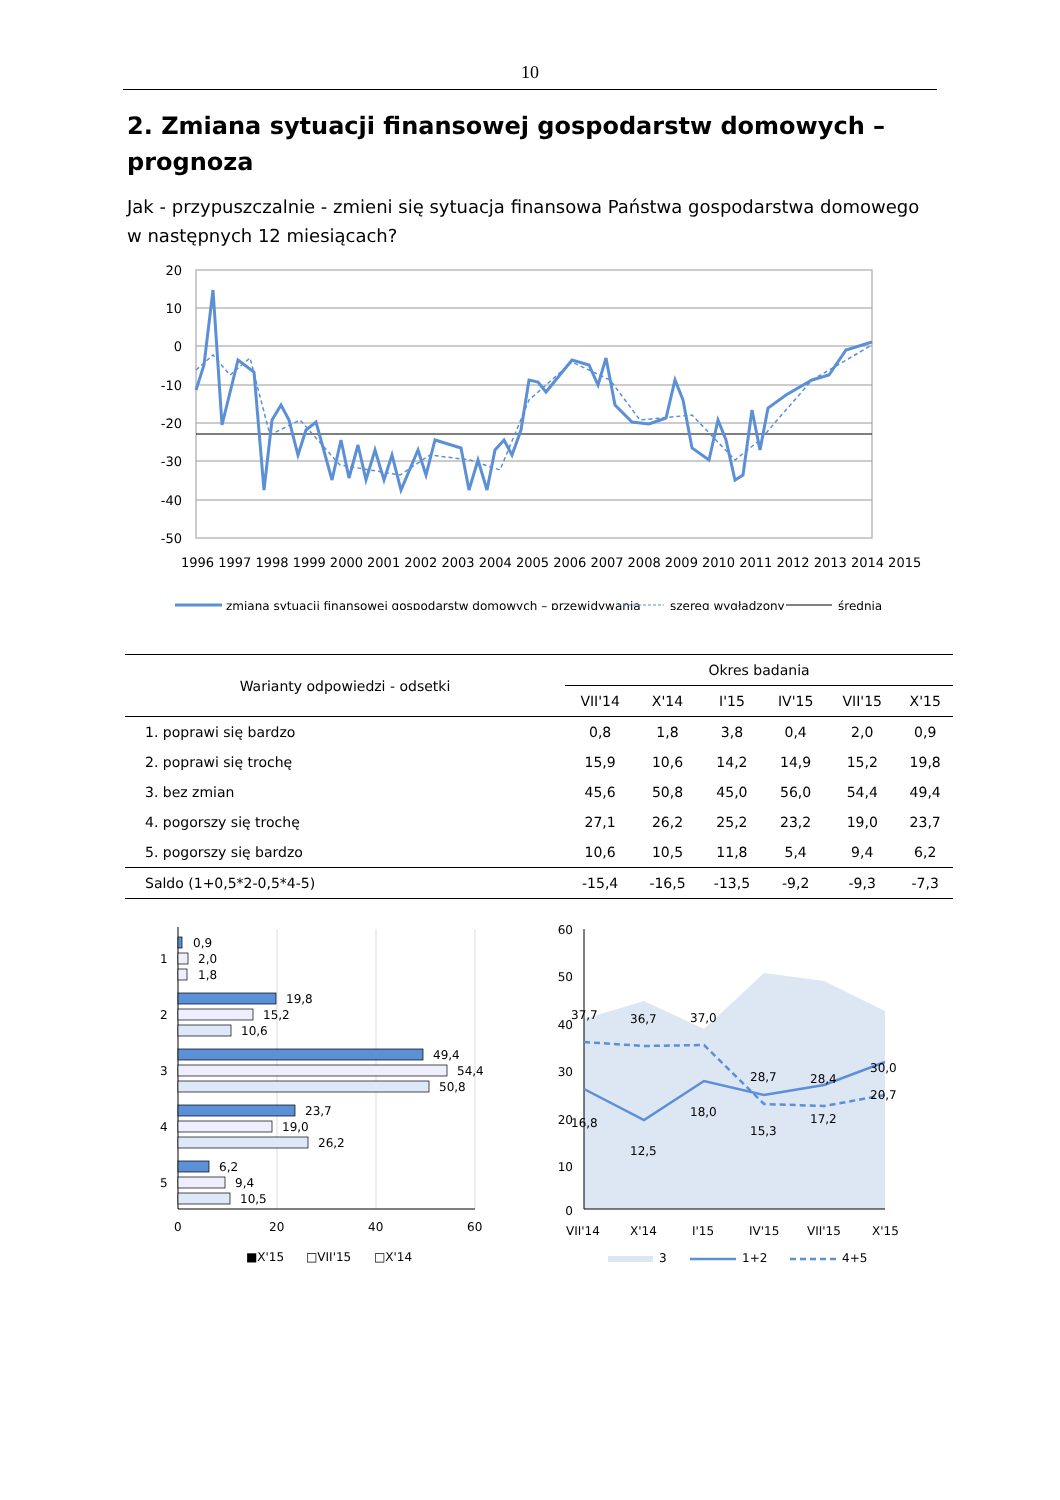10
2. Zmiana sytuacji finansowej gospodarstw domowych – prognoza
Jak - przypuszczalnie - zmieni się sytuacja finansowa Państwa gospodarstwa domowego w następnych 12 miesiącach?
20
10
0
-10
-20
-30
-40
-50
1996 1997 1998 1999 2000 2001 2002 2003 2004 2005 2006 2007 2008 2009 2010 2011 2012 2013 2014 2015
zmiana sytuacji finansowej gospodarstw domowych – przewidywania
szereg wygładzony
średnia
| Warianty odpowiedzi - odsetki | Okres badania | | | | | |
| --- | --- | --- | --- | --- | --- | --- |
| | VII'14 | X'14 | I'15 | IV'15 | VII'15 | X'15 |
| 1. poprawi się bardzo | 0,8 | 1,8 | 3,8 | 0,4 | 2,0 | 0,9 |
| 2. poprawi się trochę | 15,9 | 10,6 | 14,2 | 14,9 | 15,2 | 19,8 |
| 3. bez zmian | 45,6 | 50,8 | 45,0 | 56,0 | 54,4 | 49,4 |
| 4. pogorszy się trochę | 27,1 | 26,2 | 25,2 | 23,2 | 19,0 | 23,7 |
| 5. pogorszy się bardzo | 10,6 | 10,5 | 11,8 | 5,4 | 9,4 | 6,2 |
| Saldo (1+0,5*2-0,5*4-5) | -15,4 | -16,5 | -13,5 | -9,2 | -9,3 | -7,3 |
0,9
2,0
1,8
19,8
15,2
10,6
49,4
54,4
50,8
23,7
19,0
26,2
6,2
9,4
10,5
1
2
3
4
5
0
20
40
60
■X'15
□VII'15
□X'14
60
50
40
30
20
10
0
37,7
36,7
37,0
28,7
28,4
30,0
16,8
12,5
18,0
15,3
17,2
20,7
VII'14
X'14
I'15
IV'15
VII'15
X'15
3
1+2
4+5